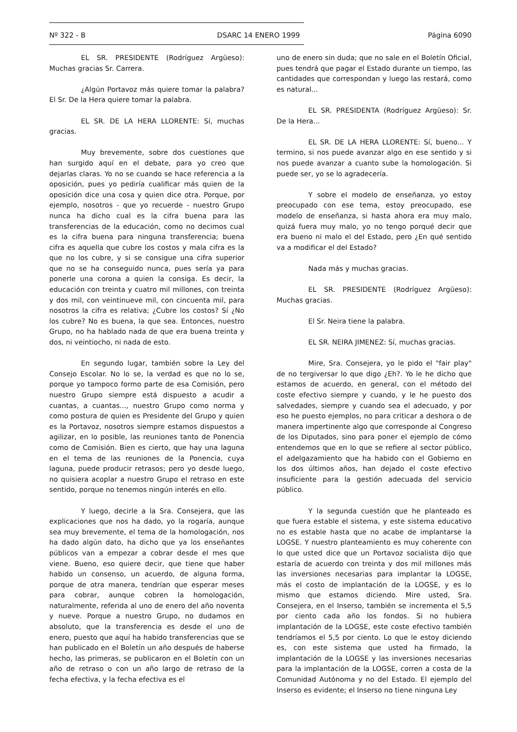Nº 322 - B DSARC 14 ENERO 1999 Página 6090
EL SR. PRESIDENTE (Rodríguez Argüeso): Muchas gracias Sr. Carrera.
¿Algún Portavoz más quiere tomar la palabra? El Sr. De la Hera quiere tomar la palabra.
EL SR. DE LA HERA LLORENTE: Sí, muchas gracias.
Muy brevemente, sobre dos cuestiones que han surgido aquí en el debate, para yo creo que dejarlas claras. Yo no se cuando se hace referencia a la oposición, pues yo pediría cualificar más quien de la oposición dice una cosa y quien dice otra. Porque, por ejemplo, nosotros - que yo recuerde - nuestro Grupo nunca ha dicho cual es la cifra buena para las transferencias de la educación, como no decimos cual es la cifra buena para ninguna transferencia; buena cifra es aquella que cubre los costos y mala cifra es la que no los cubre, y si se consigue una cifra superior que no se ha conseguido nunca, pues sería ya para ponerle una corona a quien la consiga. Es decir, la educación con treinta y cuatro mil millones, con treinta y dos mil, con veintinueve mil, con cincuenta mil, para nosotros la cifra es relativa; ¿Cubre los costos? Sí ¿No los cubre? No es buena, la que sea. Entonces, nuestro Grupo, no ha hablado nada de que era buena treinta y dos, ni veintiocho, ni nada de esto.
En segundo lugar, también sobre la Ley del Consejo Escolar. No lo se, la verdad es que no lo se, porque yo tampoco formo parte de esa Comisión, pero nuestro Grupo siempre está dispuesto a acudir a cuantas, a cuantas..., nuestro Grupo como norma y como postura de quien es Presidente del Grupo y quien es la Portavoz, nosotros siempre estamos dispuestos a agilizar, en lo posible, las reuniones tanto de Ponencia como de Comisión. Bien es cierto, que hay una laguna en el tema de las reuniones de la Ponencia, cuya laguna, puede producir retrasos; pero yo desde luego, no quisiera acoplar a nuestro Grupo el retraso en este sentido, porque no tenemos ningún interés en ello.
Y luego, decirle a la Sra. Consejera, que las explicaciones que nos ha dado, yo la rogaría, aunque sea muy brevemente, el tema de la homologación, nos ha dado algún dato, ha dicho que ya los enseñantes públicos van a empezar a cobrar desde el mes que viene. Bueno, eso quiere decir, que tiene que haber habido un consenso, un acuerdo, de alguna forma, porque de otra manera, tendrían que esperar meses para cobrar, aunque cobren la homologación, naturalmente, referida al uno de enero del año noventa y nueve. Porque a nuestro Grupo, no dudamos en absoluto, que la transferencia es desde el uno de enero, puesto que aquí ha habido transferencias que se han publicado en el Boletín un año después de haberse hecho, las primeras, se publicaron en el Boletín con un año de retraso o con un año largo de retraso de la fecha efectiva, y la fecha efectiva es el
uno de enero sin duda; que no sale en el Boletín Oficial, pues tendrá que pagar el Estado durante un tiempo, las cantidades que correspondan y luego las restará, como es natural...
EL SR. PRESIDENTA (Rodríguez Argüeso): Sr. De la Hera...
EL SR. DE LA HERA LLORENTE: Sí, bueno... Y termino, si nos puede avanzar algo en ese sentido y si nos puede avanzar a cuanto sube la homologación. Si puede ser, yo se lo agradecería.
Y sobre el modelo de enseñanza, yo estoy preocupado con ese tema, estoy preocupado, ese modelo de enseñanza, si hasta ahora era muy malo, quizá fuera muy malo, yo no tengo porqué decir que era bueno ni malo el del Estado, pero ¿En qué sentido va a modificar el del Estado?
Nada más y muchas gracias.
EL SR. PRESIDENTE (Rodríguez Argüeso): Muchas gracias.
El Sr. Neira tiene la palabra.
EL SR. NEIRA JIMENEZ: Sí, muchas gracias.
Mire, Sra. Consejera, yo le pido el "fair play" de no tergiversar lo que digo ¿Eh?. Yo le he dicho que estamos de acuerdo, en general, con el método del coste efectivo siempre y cuando, y le he puesto dos salvedades, siempre y cuando sea el adecuado, y por eso he puesto ejemplos, no para criticar a deshora o de manera impertinente algo que corresponde al Congreso de los Diputados, sino para poner el ejemplo de cómo entendemos que en lo que se refiere al sector público, el adelgazamiento que ha habido con el Gobierno en los dos últimos años, han dejado el coste efectivo insuficiente para la gestión adecuada del servicio público.
Y la segunda cuestión que he planteado es que fuera estable el sistema, y este sistema educativo no es estable hasta que no acabe de implantarse la LOGSE. Y nuestro planteamiento es muy coherente con lo que usted dice que un Portavoz socialista dijo que estaría de acuerdo con treinta y dos mil millones más las inversiones necesarias para implantar la LOGSE, más el costo de implantación de la LOGSE, y es lo mismo que estamos diciendo. Mire usted, Sra. Consejera, en el Inserso, también se incrementa el 5,5 por ciento cada año los fondos. Si no hubiera implantación de la LOGSE, este coste efectivo también tendríamos el 5,5 por ciento. Lo que le estoy diciendo es, con este sistema que usted ha firmado, la implantación de la LOGSE y las inversiones necesarias para la implantación de la LOGSE, corren a costa de la Comunidad Autónoma y no del Estado. El ejemplo del Inserso es evidente; el Inserso no tiene ninguna Ley